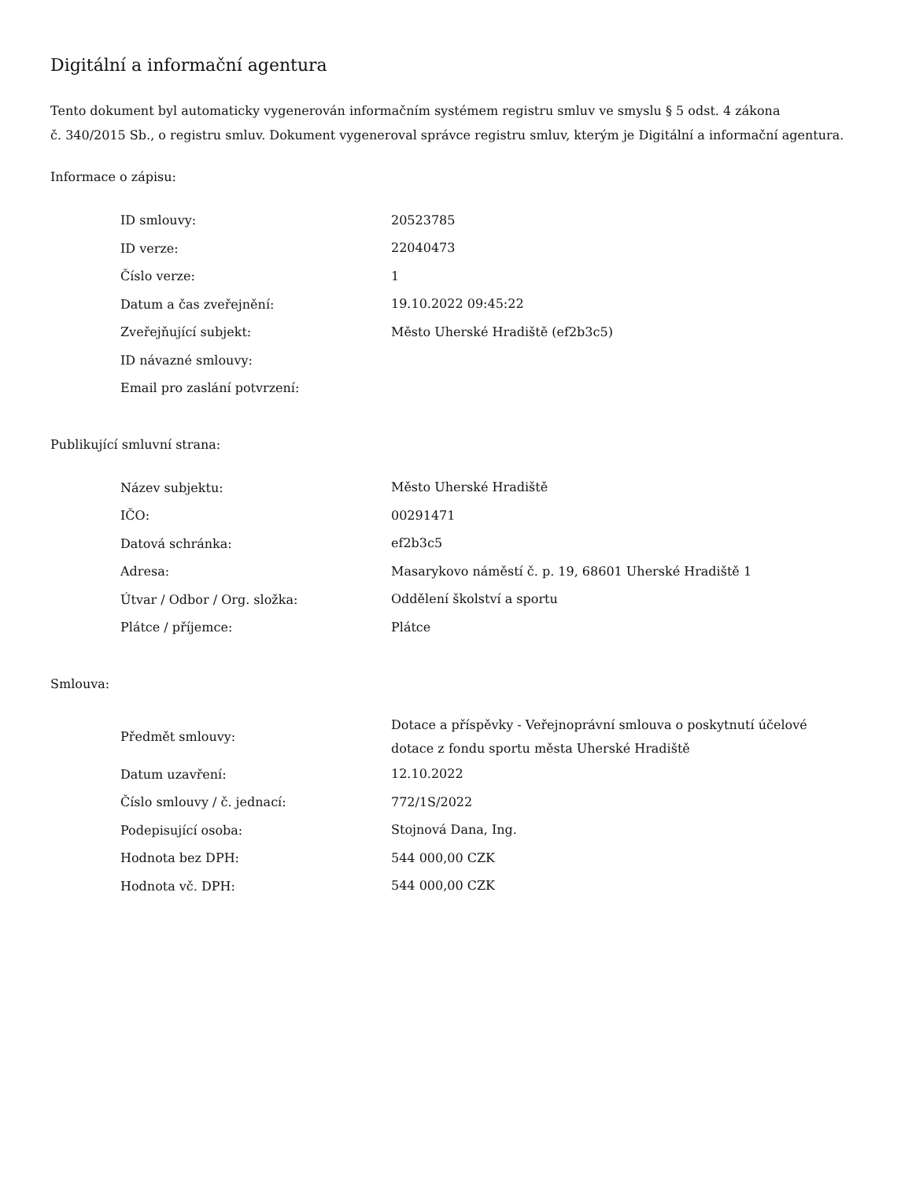Digitální a informační agentura
Tento dokument byl automaticky vygenerován informačním systémem registru smluv ve smyslu § 5 odst. 4 zákona
č. 340/2015 Sb., o registru smluv. Dokument vygeneroval správce registru smluv, kterým je Digitální a informační agentura.
Informace o zápisu:
| ID smlouvy: | 20523785 |
| ID verze: | 22040473 |
| Číslo verze: | 1 |
| Datum a čas zveřejnění: | 19.10.2022 09:45:22 |
| Zveřejňující subjekt: | Město Uherské Hradiště (ef2b3c5) |
| ID návazné smlouvy: | |
| Email pro zaslání potvrzení: | |
Publikující smluvní strana:
| Název subjektu: | Město Uherské Hradiště |
| IČO: | 00291471 |
| Datová schránka: | ef2b3c5 |
| Adresa: | Masarykovo náměstí č. p. 19, 68601 Uherské Hradiště 1 |
| Útvar / Odbor / Org. složka: | Oddělení školství a sportu |
| Plátce / příjemce: | Plátce |
Smlouva:
| Předmět smlouvy: | Dotace a příspěvky - Veřejnoprávní smlouva o poskytnutí účelové dotace z fondu sportu města Uherské Hradiště |
| Datum uzavření: | 12.10.2022 |
| Číslo smlouvy / č. jednací: | 772/1S/2022 |
| Podepisující osoba: | Stojnová Dana, Ing. |
| Hodnota bez DPH: | 544 000,00 CZK |
| Hodnota vč. DPH: | 544 000,00 CZK |